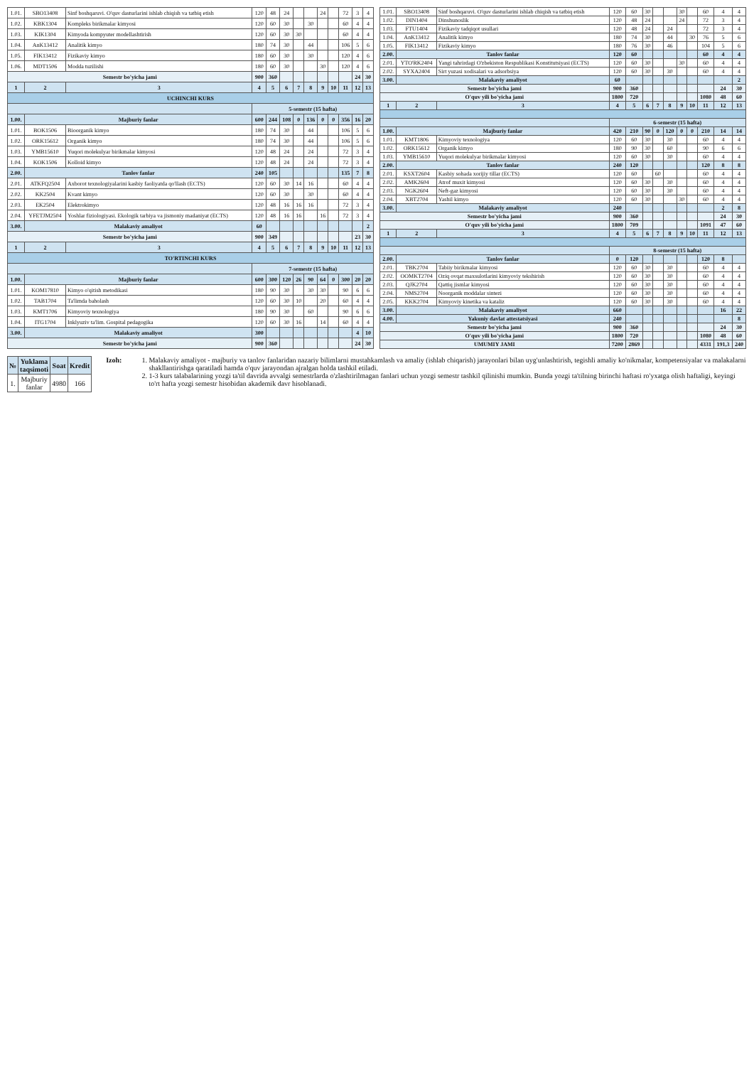| 1.01. | SBO13408 | Sinf boshqaruvi. O'quv dasturlarini ishlab chiqish va tatbiq etish | 120 | 48 | 24 | | | 24 | | 72 | 3 | 4 |
| 1.02. | KBK1304 | Kompleks birikmalar kimyosi | 120 | 60 | 30 | | 30 | | | 60 | 4 | 4 |
| 1.03. | KIK1304 | Kimyoda kompyuter modellashtirish | 120 | 60 | 30 | 30 | | | | 60 | 4 | 4 |
| 1.04. | AnK13412 | Analitik kimyo | 180 | 74 | 30 | | 44 | | | 106 | 5 | 6 |
| 1.05. | FIK13412 | Fizikaviy kimyo | 180 | 60 | 30 | | 30 | | | 120 | 4 | 6 |
| 1.06. | MDT1506 | Modda tuzilishi | 180 | 60 | 30 | | | 30 | | 120 | 4 | 6 |
| Semestr bo'yicha jami | | | 900 | 360 | | | | | | | 24 | 30 |
| 1 | 2 | 3 | 4 | 5 | 6 | 7 | 8 | 9 | 10 | 11 | 12 | 13 |
| UCHINCHI KURS | | | | | | | | | | | | |
| | | | 5-semestr (15 hafta) | | | | | | | | | |
| 1.00. | Majburiy fanlar | | 600 | 244 | 108 | 0 | 136 | 0 | 0 | 356 | 16 | 20 |
| 1.01. | BOK1506 | Bioorganik kimyo | 180 | 74 | 30 | | 44 | | | 106 | 5 | 6 |
| 1.02. | ORK15612 | Organik kimyo | 180 | 74 | 30 | | 44 | | | 106 | 5 | 6 |
| 1.03. | YMB15610 | Yuqori molekulyar birikmalar kimyosi | 120 | 48 | 24 | | 24 | | | 72 | 3 | 4 |
| 1.04. | KOK1506 | Kolloid kimyo | 120 | 48 | 24 | | 24 | | | 72 | 3 | 4 |
| 2.00. | Tanlov fanlar | | 240 | 105 | | | | | | 135 | 7 | 8 |
| 2.01. | ATKFQ2504 | Axborot texnologiyalarini kasbiy faoliyatda qo'llash (ECTS) | 120 | 60 | 30 | 14 | 16 | | | 60 | 4 | 4 |
| 2.02. | KK2504 | Kvant kimyo | 120 | 60 | 30 | | 30 | | | 60 | 4 | 4 |
| 2.03. | EK2504 | Elektrokimyo | 120 | 48 | 16 | 16 | 16 | | | 72 | 3 | 4 |
| 2.04. | YFETJM2504 | Yoshlar fiziologiyasi. Ekologik tarbiya va jismoniy madaniyat (ECTS) | 120 | 48 | 16 | 16 | | 16 | | 72 | 3 | 4 |
| 3.00. | Malakaviy amaliyot | | 60 | | | | | | | | | 2 |
| Semestr bo'yicha jami | | | 900 | 349 | | | | | | | 23 | 30 |
| 1 | 2 | 3 | 4 | 5 | 6 | 7 | 8 | 9 | 10 | 11 | 12 | 13 |
| TO'RTINCHI KURS | | | | | | | | | | | | |
| | | | 7-semestr (15 hafta) | | | | | | | | | |
| 1.00. | Majburiy fanlar | | 600 | 300 | 120 | 26 | 90 | 64 | 0 | 300 | 20 | 20 |
| 1.01. | KOM17810 | Kimyo o'qitish metodikasi | 180 | 90 | 30 | | 30 | 30 | | 90 | 6 | 6 |
| 1.02. | TAB1704 | Ta'limda baholash | 120 | 60 | 30 | 10 | | 20 | | 60 | 4 | 4 |
| 1.03. | KMT1706 | Kimyoviy texnologiya | 180 | 90 | 30 | | 60 | | | 90 | 6 | 6 |
| 1.04. | ITG1704 | Inklyuziv ta'lim. Gospital pedagogika | 120 | 60 | 30 | 16 | | 14 | | 60 | 4 | 4 |
| 3.00. | Malakaviy amaliyot | | 300 | | | | | | | | 4 | 10 |
| Semestr bo'yicha jami | | | 900 | 360 | | | | | | | 24 | 30 |
| 1.01. | SBO13408 | Sinf boshqaruvi. O'quv dasturlarini ishlab chiqish va tatbiq etish | 120 | 60 | 30 | | | 30 | | 60 | 4 | 4 |
| 1.02. | DIN1404 | Dinshunoslik | 120 | 48 | 24 | | | 24 | | 72 | 3 | 4 |
| 1.03. | FTU1404 | Fizikaviy tadqiqot usullari | 120 | 48 | 24 | | 24 | | | 72 | 3 | 4 |
| 1.04. | AnK13412 | Analitik kimyo | 180 | 74 | 30 | | 44 | | 30 | 76 | 5 | 6 |
| 1.05. | FIK13412 | Fizikaviy kimyo | 180 | 76 | 30 | | 46 | | | 104 | 5 | 6 |
| 2.00. | Tanlov fanlar | | 120 | 60 | | | | | | 60 | 4 | 4 |
| 2.01. | YTO'RK2404 | Yangi tahrirdagi O'zbekiston Respublikasi Konstitutsiyasi (ECTS) | 120 | 60 | 30 | | | 30 | | 60 | 4 | 4 |
| 2.02. | SYXA2404 | Sirt yuzasi xodisalari va adsorbsiya | 120 | 60 | 30 | | 30 | | | 60 | 4 | 4 |
| 3.00. | Malakaviy amaliyot | | 60 | | | | | | | | | 2 |
| Semestr bo'yicha jami | | | 900 | 360 | | | | | | | 24 | 30 |
| O'quv yili bo'yicha jami | | | 1800 | 720 | | | | | | 1080 | 48 | 60 |
| 1 | 2 | 3 | 4 | 5 | 6 | 7 | 8 | 9 | 10 | 11 | 12 | 13 |
| | | | 6-semestr (15 hafta) | | | | | | | | | |
| 1.00. | Majburiy fanlar | | 420 | 210 | 90 | 0 | 120 | 0 | 0 | 210 | 14 | 14 |
| 1.01. | KMT1806 | Kimyoviy texnologiya | 120 | 60 | 30 | | 30 | | | 60 | 4 | 4 |
| 1.02. | ORK15612 | Organik kimyo | 180 | 90 | 30 | | 60 | | | 90 | 6 | 6 |
| 1.03. | YMB15610 | Yuqori molekulyar birikmalar kimyosi | 120 | 60 | 30 | | 30 | | | 60 | 4 | 4 |
| 2.00. | Tanlov fanlar | | 240 | 120 | | | | | | 120 | 8 | 8 |
| 2.01. | KSXT2604 | Kasbiy sohada xorijiy tillar (ECTS) | 120 | 60 | | 60 | | | | 60 | 4 | 4 |
| 2.02. | AMK2604 | Atrof muxit kimyosi | 120 | 60 | 30 | | 30 | | | 60 | 4 | 4 |
| 2.03. | NGK2604 | Neft-gaz kimyosi | 120 | 60 | 30 | | 30 | | | 60 | 4 | 4 |
| 2.04. | XBT2704 | Yashil kimyo | 120 | 60 | 30 | | | 30 | | 60 | 4 | 4 |
| 3.00. | Malakaviy amaliyot | | 240 | | | | | | | | 2 | 8 |
| Semestr bo'yicha jami | | | 900 | 360 | | | | | | | 24 | 30 |
| O'quv yili bo'yicha jami | | | 1800 | 709 | | | | | | 1091 | 47 | 60 |
| 1 | 2 | 3 | 4 | 5 | 6 | 7 | 8 | 9 | 10 | 11 | 12 | 13 |
| | | | 8-semestr (15 hafta) | | | | | | | | | |
| 2.00. | Tanlov fanlar | | 0 | 120 | | | | | | 120 | 8 | |
| 2.01. | TBK2704 | Tabiiy birikmalar kimyosi | 120 | 60 | 30 | | 30 | | | 60 | 4 | 4 |
| 2.02. | OOMKT2704 | Oziq ovqat maxsulotlarini kimyoviy tekshirish | 120 | 60 | 30 | | 30 | | | 60 | 4 | 4 |
| 2.03. | QJK2704 | Qattiq jismlar kimyosi | 120 | 60 | 30 | | 30 | | | 60 | 4 | 4 |
| 2.04. | NMS2704 | Noorganik moddalar sintezi | 120 | 60 | 30 | | 30 | | | 60 | 4 | 4 |
| 2.05. | KKK2704 | Kimyoviy kinetika va kataliz | 120 | 60 | 30 | | 30 | | | 60 | 4 | 4 |
| 3.00. | Malakaviy amaliyot | | 660 | | | | | | | | 16 | 22 |
| 4.00. | Yakuniy davlat attestatsiyasi | | 240 | | | | | | | | | 8 |
| Semestr bo'yicha jami | | | 900 | 360 | | | | | | | 24 | 30 |
| O'quv yili bo'yicha jami | | | 1800 | 720 | | | | | | 1080 | 48 | 60 |
| UMUMIY JAMI | | | 7200 | 2869 | | | | | | 4331 | 191,3 | 240 |
| № | Yuklama taqsimoti | Soat | Kredit |
| --- | --- | --- | --- |
| 1. | Majburiy fanlar | 4980 | 166 |
Izoh: 1. Malakaviy amaliyot - majburiy va tanlov fanlaridan nazariy bilimlarni mustahkamlash va amaliy (ishlab chiqarish) jarayonlari bilan uyg'unlashtirish, tegishli amaliy ko'nikmalar, kompetensiyalar va malakalarni shakllantirishga qaratiladi hamda o'quv jarayondan ajralgan holda tashkil etiladi.
2. 1-3 kurs talabalarining yozgi ta'til davrida avvalgi semestrlarda o'zlashtirilmagan fanlari uchun yozgi semestr tashkil qilinishi mumkin. Bunda yozgi ta'tilning birinchi haftasi ro'yxatga olish haftaligi, keyingi to'rt hafta yozgi semestr hisobidan akademik davr hisoblanadi.